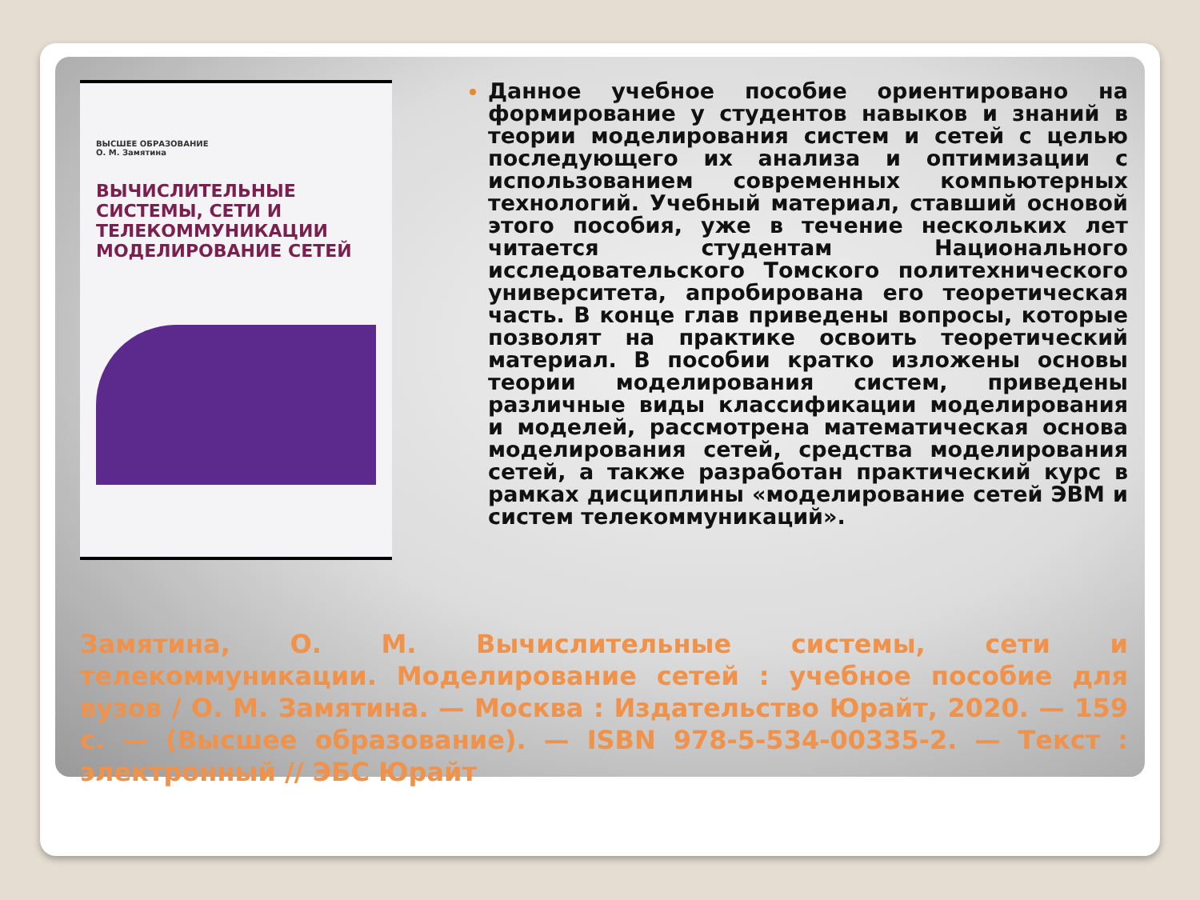ВЫСШЕЕ ОБРАЗОВАНИЕ
О. М. Замятина
ВЫЧИСЛИТЕЛЬНЫЕ СИСТЕМЫ, СЕТИ И ТЕЛЕКОММУНИКАЦИИ
МОДЕЛИРОВАНИЕ СЕТЕЙ
Данное учебное пособие ориентировано на формирование у студентов навыков и знаний в теории моделирования систем и сетей с целью последующего их анализа и оптимизации с использованием современных компьютерных технологий. Учебный материал, ставший основой этого пособия, уже в течение нескольких лет читается студентам Национального исследовательского Томского политехнического университета, апробирована его теоретическая часть. В конце глав приведены вопросы, которые позволят на практике освоить теоретический материал. В пособии кратко изложены основы теории моделирования систем, приведены различные виды классификации моделирования и моделей, рассмотрена математическая основа моделирования сетей, средства моделирования сетей, а также разработан практический курс в рамках дисциплины «моделирование сетей ЭВМ и систем телекоммуникаций».
Замятина, О. М. Вычислительные системы, сети и телекоммуникации. Моделирование сетей : учебное пособие для вузов / О. М. Замятина. — Москва : Издательство Юрайт, 2020. — 159 с. — (Высшее образование). — ISBN 978-5-534-00335-2. — Текст : электронный // ЭБС Юрайт